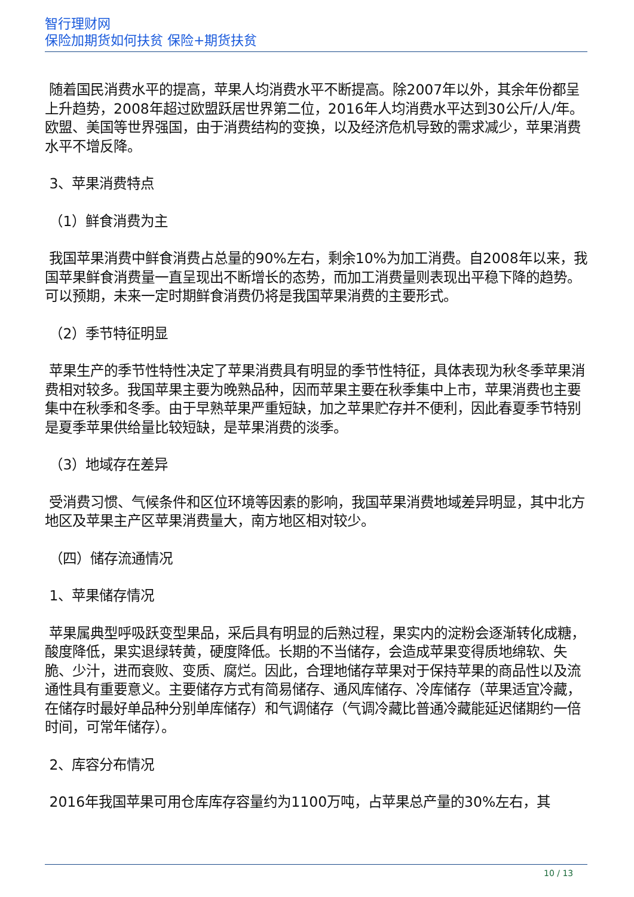智行理财网
保险加期货如何扶贫 保险+期货扶贫
随着国民消费水平的提高，苹果人均消费水平不断提高。除2007年以外，其余年份都呈上升趋势，2008年超过欧盟跃居世界第二位，2016年人均消费水平达到30公斤/人/年。欧盟、美国等世界强国，由于消费结构的变换，以及经济危机导致的需求减少，苹果消费水平不增反降。
3、苹果消费特点
（1）鲜食消费为主
我国苹果消费中鲜食消费占总量的90%左右，剩余10%为加工消费。自2008年以来，我国苹果鲜食消费量一直呈现出不断增长的态势，而加工消费量则表现出平稳下降的趋势。可以预期，未来一定时期鲜食消费仍将是我国苹果消费的主要形式。
（2）季节特征明显
苹果生产的季节性特性决定了苹果消费具有明显的季节性特征，具体表现为秋冬季苹果消费相对较多。我国苹果主要为晚熟品种，因而苹果主要在秋季集中上市，苹果消费也主要集中在秋季和冬季。由于早熟苹果严重短缺，加之苹果贮存并不便利，因此春夏季节特别是夏季苹果供给量比较短缺，是苹果消费的淡季。
（3）地域存在差异
受消费习惯、气候条件和区位环境等因素的影响，我国苹果消费地域差异明显，其中北方地区及苹果主产区苹果消费量大，南方地区相对较少。
（四）储存流通情况
1、苹果储存情况
苹果属典型呼吸跃变型果品，采后具有明显的后熟过程，果实内的淀粉会逐渐转化成糖，酸度降低，果实退绿转黄，硬度降低。长期的不当储存，会造成苹果变得质地绵软、失脆、少汁，进而衰败、变质、腐烂。因此，合理地储存苹果对于保持苹果的商品性以及流通性具有重要意义。主要储存方式有简易储存、通风库储存、冷库储存（苹果适宜冷藏，在储存时最好单品种分别单库储存）和气调储存（气调冷藏比普通冷藏能延迟储期约一倍时间，可常年储存）。
2、库容分布情况
2016年我国苹果可用仓库库存容量约为1100万吨，占苹果总产量的30%左右，其
10 / 13